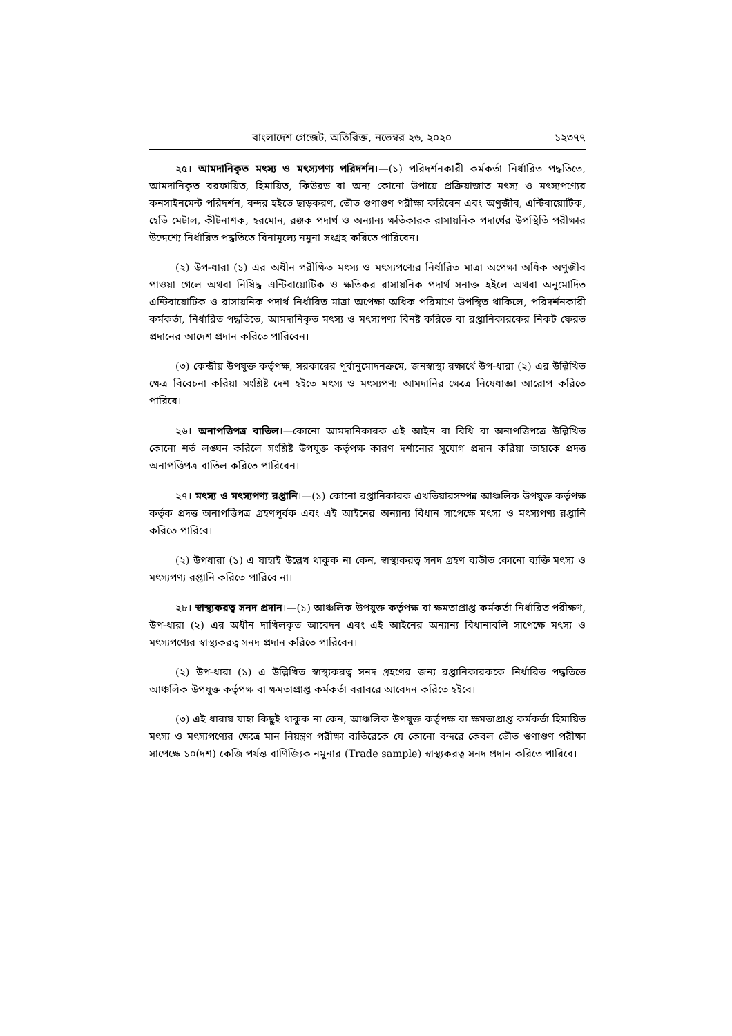বাংলাদেশ গেজেট, অতিরিক্ত, নভেম্বর ২৬, ২০২০ ১২৩৭৭
২৫। আমদানিকৃত মৎস্য ও মৎস্যপণ্য পরিদর্শন।—(১) পরিদর্শনকারী কর্মকর্তা নির্ধারিত পদ্ধতিতে, আমদানিকৃত বরফায়িত, হিমায়িত, কিউরড বা অন্য কোনো উপায়ে প্রক্রিয়াজাত মৎস্য ও মৎস্যপণ্যের কনসাইনমেন্ট পরিদর্শন, বন্দর হইতে ছাড়করণ, ভৌত গুণাগুণ পরীক্ষা করিবেন এবং অণুজীব, এন্টিবায়োটিক, হেভি মেটাল, কীটনাশক, হরমোন, রঞ্জক পদার্থ ও অন্যান্য ক্ষতিকারক রাসায়নিক পদার্থের উপস্থিতি পরীক্ষার উদ্দেশ্যে নির্ধারিত পদ্ধতিতে বিনামূল্যে নমুনা সংগ্রহ করিতে পারিবেন।
(২) উপ-ধারা (১) এর অধীন পরীক্ষিত মৎস্য ও মৎস্যপণ্যের নির্ধারিত মাত্রা অপেক্ষা অধিক অণুজীব পাওয়া গেলে অথবা নিষিদ্ধ এন্টিবায়োটিক ও ক্ষতিকর রাসায়নিক পদার্থ সনাক্ত হইলে অথবা অনুমোদিত এন্টিবায়োটিক ও রাসায়নিক পদার্থ নির্ধারিত মাত্রা অপেক্ষা অধিক পরিমাণে উপস্থিত থাকিলে, পরিদর্শনকারী কর্মকর্তা, নির্ধারিত পদ্ধতিতে, আমদানিকৃত মৎস্য ও মৎস্যপণ্য বিনষ্ট করিতে বা রপ্তানিকারকের নিকট ফেরত প্রদানের আদেশ প্রদান করিতে পারিবেন।
(৩) কেন্দ্রীয় উপযুক্ত কর্তৃপক্ষ, সরকারের পূর্বানুমোদনক্রমে, জনস্বাস্থ্য রক্ষার্থে উপ-ধারা (২) এর উল্লিখিত ক্ষেত্র বিবেচনা করিয়া সংশ্লিষ্ট দেশ হইতে মৎস্য ও মৎস্যপণ্য আমদানির ক্ষেত্রে নিষেধাজ্ঞা আরোপ করিতে পারিবে।
২৬। অনাপত্তিপত্র বাতিল।—কোনো আমদানিকারক এই আইন বা বিধি বা অনাপত্তিপত্রে উল্লিখিত কোনো শর্ত লঙ্ঘন করিলে সংশ্লিষ্ট উপযুক্ত কর্তৃপক্ষ কারণ দর্শানোর সুযোগ প্রদান করিয়া তাহাকে প্রদত্ত অনাপত্তিপত্র বাতিল করিতে পারিবেন।
২৭। মৎস্য ও মৎস্যপণ্য রপ্তানি।—(১) কোনো রপ্তানিকারক এখতিয়ারসম্পন্ন আঞ্চলিক উপযুক্ত কর্তৃপক্ষ কর্তৃক প্রদত্ত অনাপত্তিপত্র গ্রহণপূর্বক এবং এই আইনের অন্যান্য বিধান সাপেক্ষে মৎস্য ও মৎস্যপণ্য রপ্তানি করিতে পারিবে।
(২) উপধারা (১) এ যাহাই উল্লেখ থাকুক না কেন, স্বাস্থ্যকরত্ব সনদ গ্রহণ ব্যতীত কোনো ব্যক্তি মৎস্য ও মৎস্যপণ্য রপ্তানি করিতে পারিবে না।
২৮। স্বাস্থ্যকরত্ব সনদ প্রদান।—(১) আঞ্চলিক উপযুক্ত কর্তৃপক্ষ বা ক্ষমতাপ্রাপ্ত কর্মকর্তা নির্ধারিত পরীক্ষণ, উপ-ধারা (২) এর অধীন দাখিলকৃত আবেদন এবং এই আইনের অন্যান্য বিধানাবলি সাপেক্ষে মৎস্য ও মৎস্যপণ্যের স্বাস্থ্যকরত্ব সনদ প্রদান করিতে পারিবেন।
(২) উপ-ধারা (১) এ উল্লিখিত স্বাস্থ্যকরত্ব সনদ গ্রহণের জন্য রপ্তানিকারককে নির্ধারিত পদ্ধতিতে আঞ্চলিক উপযুক্ত কর্তৃপক্ষ বা ক্ষমতাপ্রাপ্ত কর্মকর্তা বরাবরে আবেদন করিতে হইবে।
(৩) এই ধারায় যাহা কিছুই থাকুক না কেন, আঞ্চলিক উপযুক্ত কর্তৃপক্ষ বা ক্ষমতাপ্রাপ্ত কর্মকর্তা হিমায়িত মৎস্য ও মৎস্যপণ্যের ক্ষেত্রে মান নিয়ন্ত্রণ পরীক্ষা ব্যতিরেকে যে কোনো বন্দরে কেবল ভৌত গুণাগুণ পরীক্ষা সাপেক্ষে ১০(দশ) কেজি পর্যন্ত বাণিজ্যিক নমুনার (Trade sample) স্বাস্থ্যকরত্ব সনদ প্রদান করিতে পারিবে।